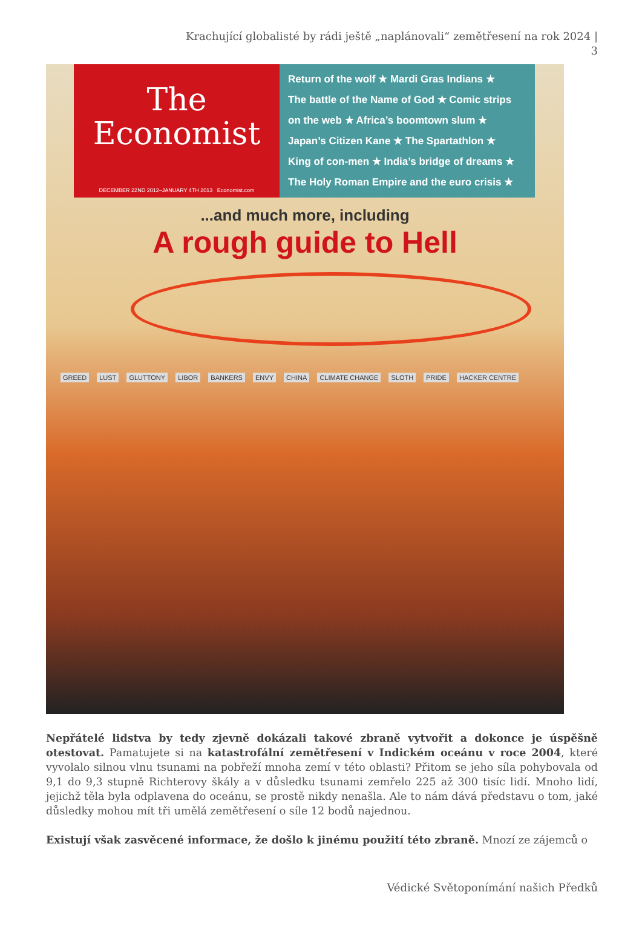Krachující globalisté by rádi ještě „naplánovali“ zemětřesení na rok 2024 | 3
The
Economist
DECEMBER 22ND 2012–JANUARY 4TH 2013 Economist.com
Return of the wolf ★ Mardi Gras Indians ★
The battle of the Name of God ★ Comic strips
on the web ★ Africa’s boomtown slum ★
Japan’s Citizen Kane ★ The Spartathlon ★
King of con-men ★ India’s bridge of dreams ★
The Holy Roman Empire and the euro crisis ★
...and much more, including
A rough guide to Hell
GREED LUST GLUTTONY LIBOR BANKERS ENVY CHINA CLIMATE CHANGE SLOTH PRIDE HACKER CENTRE
Nepřátelé lidstva by tedy zjevně dokázali takové zbraně vytvořit a dokonce je úspěšně otestovat. Pamatujete si na katastrofální zemětřesení v Indickém oceánu v roce 2004, které vyvolalo silnou vlnu tsunami na pobřeží mnoha zemí v této oblasti? Přitom se jeho síla pohybovala od 9,1 do 9,3 stupně Richterovy škály a v důsledku tsunami zemřelo 225 až 300 tisíc lidí. Mnoho lidí, jejichž těla byla odplavena do oceánu, se prostě nikdy nenašla. Ale to nám dává představu o tom, jaké důsledky mohou mít tři umělá zemětřesení o síle 12 bodů najednou.
Existují však zasvěcené informace, že došlo k jinému použití této zbraně. Mnozí ze zájemců o
Védické Světoponímání našich Předků